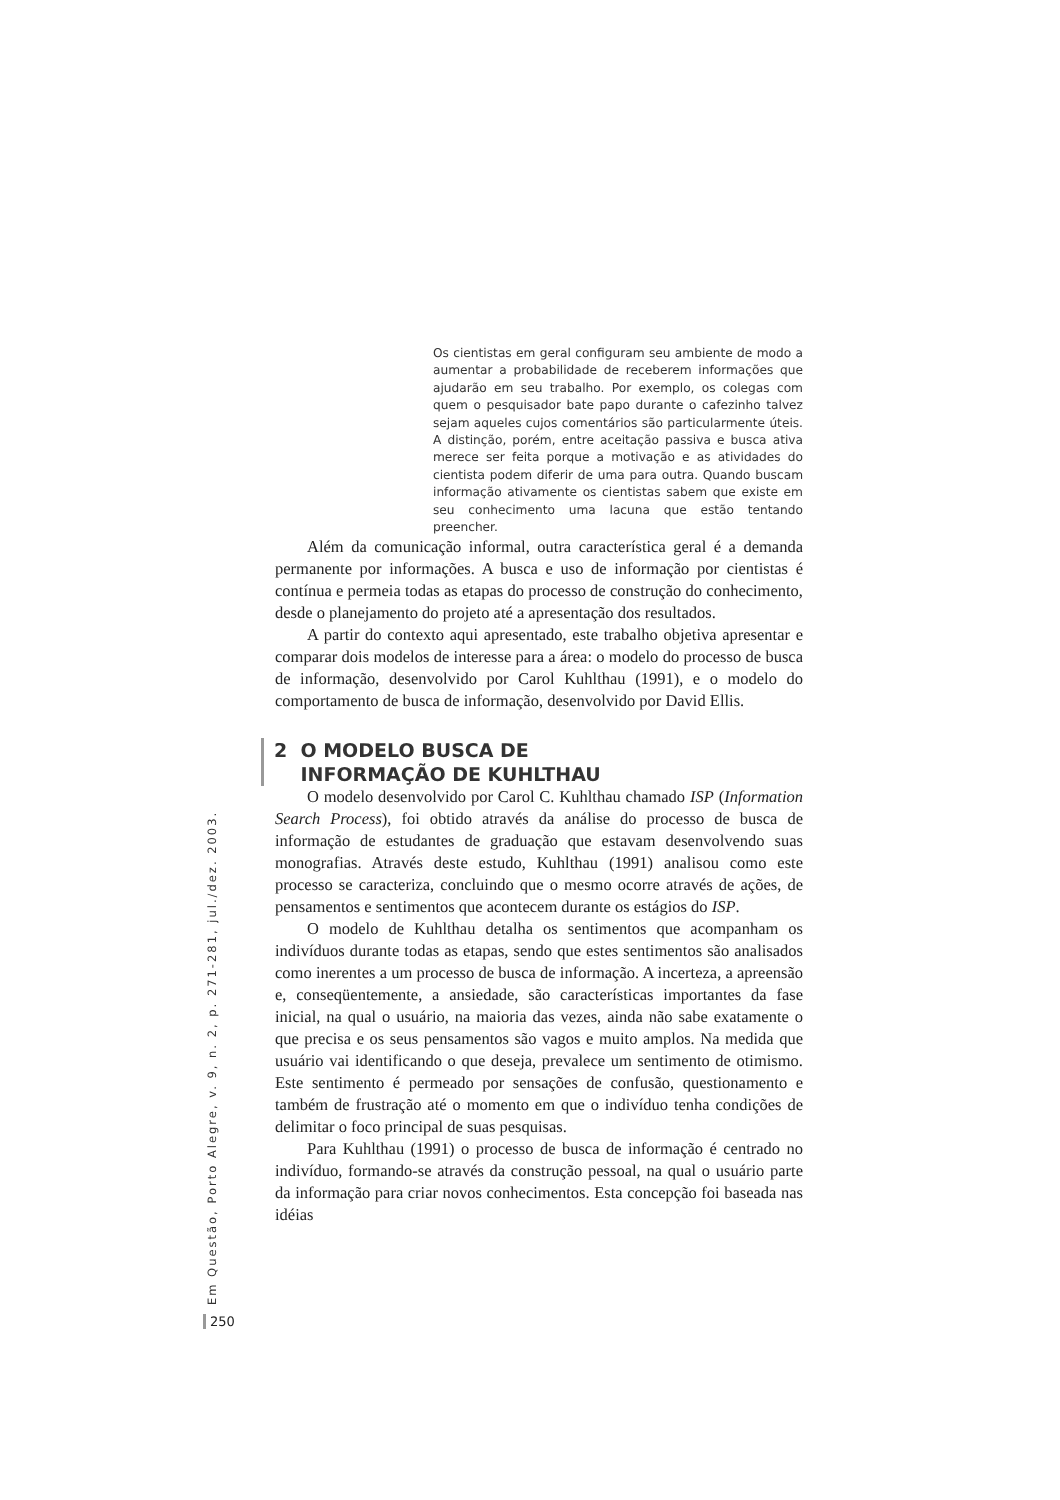Os cientistas em geral configuram seu ambiente de modo a aumentar a probabilidade de receberem informações que ajudarão em seu trabalho. Por exemplo, os colegas com quem o pesquisador bate papo durante o cafezinho talvez sejam aqueles cujos comentários são particularmente úteis. A distinção, porém, entre aceitação passiva e busca ativa merece ser feita porque a motivação e as atividades do cientista podem diferir de uma para outra. Quando buscam informação ativamente os cientistas sabem que existe em seu conhecimento uma lacuna que estão tentando preencher.
Além da comunicação informal, outra característica geral é a demanda permanente por informações. A busca e uso de informação por cientistas é contínua e permeia todas as etapas do processo de construção do conhecimento, desde o planejamento do projeto até a apresentação dos resultados.
A partir do contexto aqui apresentado, este trabalho objetiva apresentar e comparar dois modelos de interesse para a área: o modelo do processo de busca de informação, desenvolvido por Carol Kuhlthau (1991), e o modelo do comportamento de busca de informação, desenvolvido por David Ellis.
2 O MODELO BUSCA DE
INFORMAÇÃO DE KUHLTHAU
O modelo desenvolvido por Carol C. Kuhlthau chamado ISP (Information Search Process), foi obtido através da análise do processo de busca de informação de estudantes de graduação que estavam desenvolvendo suas monografias. Através deste estudo, Kuhlthau (1991) analisou como este processo se caracteriza, concluindo que o mesmo ocorre através de ações, de pensamentos e sentimentos que acontecem durante os estágios do ISP.
O modelo de Kuhlthau detalha os sentimentos que acompanham os indivíduos durante todas as etapas, sendo que estes sentimentos são analisados como inerentes a um processo de busca de informação. A incerteza, a apreensão e, conseqüentemente, a ansiedade, são características importantes da fase inicial, na qual o usuário, na maioria das vezes, ainda não sabe exatamente o que precisa e os seus pensamentos são vagos e muito amplos. Na medida que usuário vai identificando o que deseja, prevalece um sentimento de otimismo. Este sentimento é permeado por sensações de confusão, questionamento e também de frustração até o momento em que o indivíduo tenha condições de delimitar o foco principal de suas pesquisas.
Para Kuhlthau (1991) o processo de busca de informação é centrado no indivíduo, formando-se através da construção pessoal, na qual o usuário parte da informação para criar novos conhecimentos. Esta concepção foi baseada nas idéias
Em Questão, Porto Alegre, v. 9, n. 2, p. 271-281, jul./dez. 2003.
250